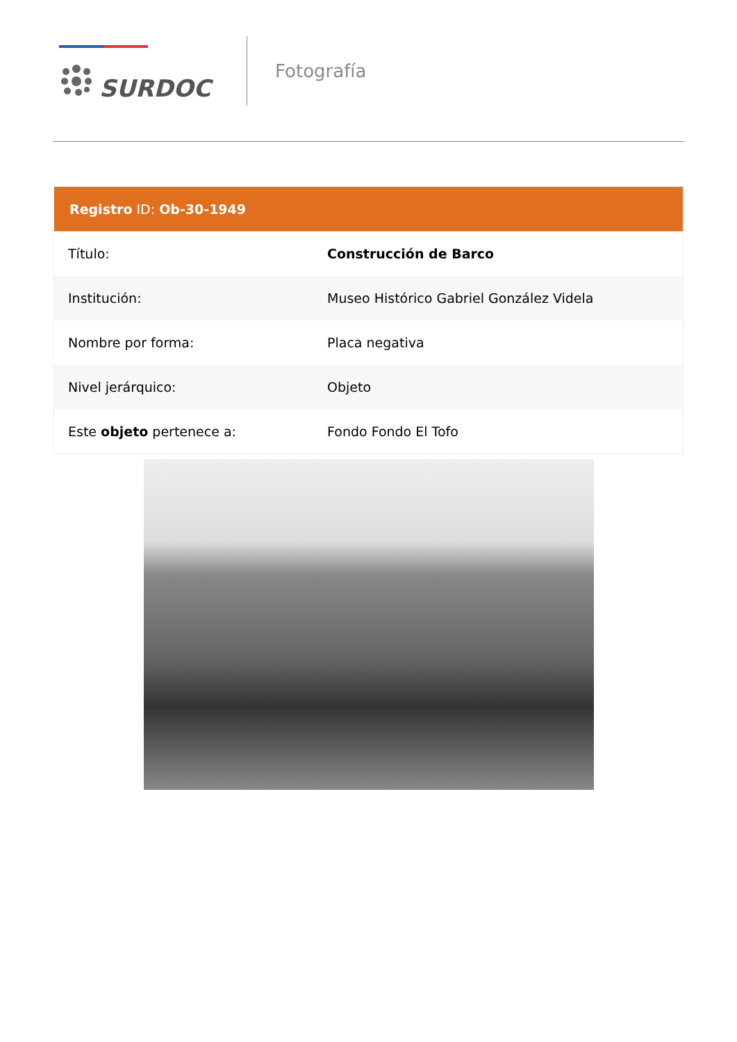SURDOC
Fotografía
Registro ID: Ob-30-1949
| Título: | Construcción de Barco |
| Institución: | Museo Histórico Gabriel González Videla |
| Nombre por forma: | Placa negativa |
| Nivel jerárquico: | Objeto |
| Este objeto pertenece a: | Fondo Fondo El Tofo |